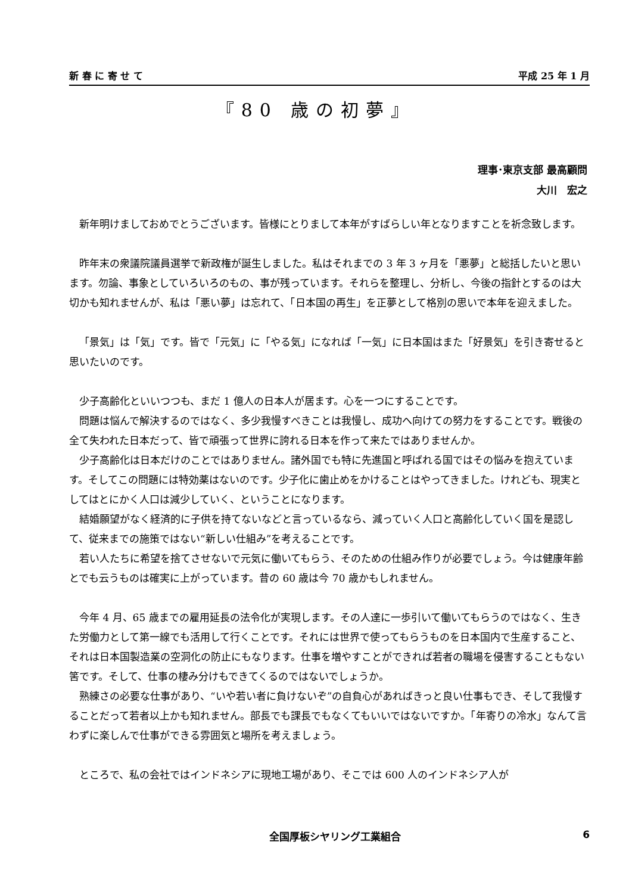新 春 に 寄 せ て 平成 25 年 1 月
『80 歳の初夢』
理事･東京支部 最高顧問
大川　宏之
新年明けましておめでとうございます。皆様にとりまして本年がすばらしい年となりますことを祈念致します。
昨年末の衆議院議員選挙で新政権が誕生しました。私はそれまでの 3 年 3 ヶ月を「悪夢」と総括したいと思います。勿論、事象としていろいろのもの、事が残っています。それらを整理し、分析し、今後の指針とするのは大切かも知れませんが、私は「悪い夢」は忘れて、「日本国の再生」を正夢として格別の思いで本年を迎えました。
「景気」は「気」です。皆で「元気」に「やる気」になれば「一気」に日本国はまた「好景気」を引き寄せると思いたいのです。
少子高齢化といいつつも、まだ 1 億人の日本人が居ます。心を一つにすることです。
問題は悩んで解決するのではなく、多少我慢すべきことは我慢し、成功へ向けての努力をすることです。戦後の全て失われた日本だって、皆で頑張って世界に誇れる日本を作って来たではありませんか。
少子高齢化は日本だけのことではありません。諸外国でも特に先進国と呼ばれる国ではその悩みを抱えています。そしてこの問題には特効薬はないのです。少子化に歯止めをかけることはやってきました。けれども、現実としてはとにかく人口は減少していく、ということになります。
結婚願望がなく経済的に子供を持てないなどと言っているなら、減っていく人口と高齢化していく国を是認して、従来までの施策ではない“新しい仕組み”を考えることです。
若い人たちに希望を捨てさせないで元気に働いてもらう、そのための仕組み作りが必要でしょう。今は健康年齢とでも云うものは確実に上がっています。昔の 60 歳は今 70 歳かもしれません。
今年 4 月、65 歳までの雇用延長の法令化が実現します。その人達に一歩引いて働いてもらうのではなく、生きた労働力として第一線でも活用して行くことです。それには世界で使ってもらうものを日本国内で生産すること、それは日本国製造業の空洞化の防止にもなります。仕事を増やすことができれば若者の職場を侵害することもない筈です。そして、仕事の棲み分けもできてくるのではないでしょうか。
熟練さの必要な仕事があり、“いや若い者に負けないぞ”の自負心があればきっと良い仕事もでき、そして我慢することだって若者以上かも知れません。部長でも課長でもなくてもいいではないですか。「年寄りの冷水」なんて言わずに楽しんで仕事ができる雰囲気と場所を考えましょう。
ところで、私の会社ではインドネシアに現地工場があり、そこでは 600 人のインドネシア人が
全国厚板シヤリング工業組合 6